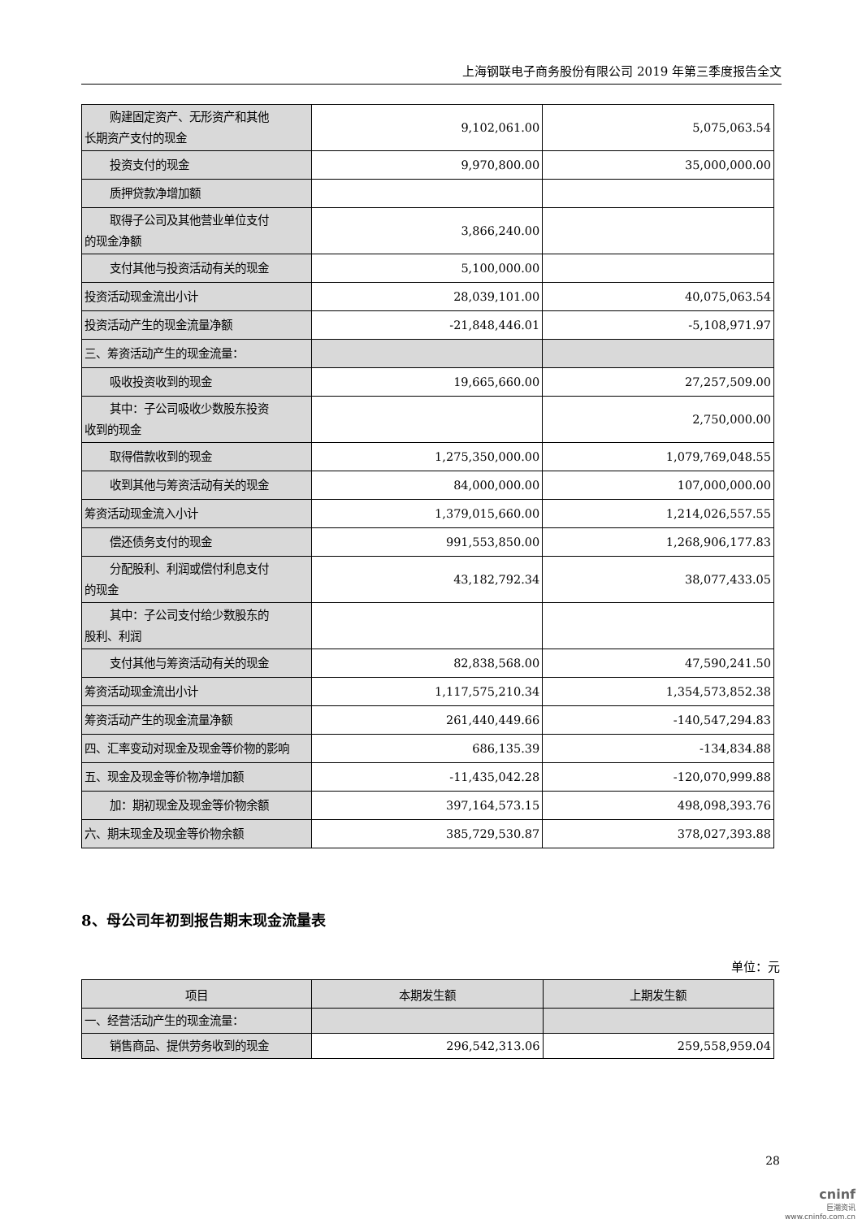上海钢联电子商务股份有限公司 2019 年第三季度报告全文
| 购建固定资产、无形资产和其他 长期资产支付的现金 | 9,102,061.00 | 5,075,063.54 |
| 投资支付的现金 | 9,970,800.00 | 35,000,000.00 |
| 质押贷款净增加额 | | |
| 取得子公司及其他营业单位支付 的现金净额 | 3,866,240.00 | |
| 支付其他与投资活动有关的现金 | 5,100,000.00 | |
| 投资活动现金流出小计 | 28,039,101.00 | 40,075,063.54 |
| 投资活动产生的现金流量净额 | -21,848,446.01 | -5,108,971.97 |
| 三、筹资活动产生的现金流量： | | |
| 吸收投资收到的现金 | 19,665,660.00 | 27,257,509.00 |
| 其中：子公司吸收少数股东投资 收到的现金 | | 2,750,000.00 |
| 取得借款收到的现金 | 1,275,350,000.00 | 1,079,769,048.55 |
| 收到其他与筹资活动有关的现金 | 84,000,000.00 | 107,000,000.00 |
| 筹资活动现金流入小计 | 1,379,015,660.00 | 1,214,026,557.55 |
| 偿还债务支付的现金 | 991,553,850.00 | 1,268,906,177.83 |
| 分配股利、利润或偿付利息支付 的现金 | 43,182,792.34 | 38,077,433.05 |
| 其中：子公司支付给少数股东的 股利、利润 | | |
| 支付其他与筹资活动有关的现金 | 82,838,568.00 | 47,590,241.50 |
| 筹资活动现金流出小计 | 1,117,575,210.34 | 1,354,573,852.38 |
| 筹资活动产生的现金流量净额 | 261,440,449.66 | -140,547,294.83 |
| 四、汇率变动对现金及现金等价物的影响 | 686,135.39 | -134,834.88 |
| 五、现金及现金等价物净增加额 | -11,435,042.28 | -120,070,999.88 |
| 加：期初现金及现金等价物余额 | 397,164,573.15 | 498,098,393.76 |
| 六、期末现金及现金等价物余额 | 385,729,530.87 | 378,027,393.88 |
8、母公司年初到报告期末现金流量表
单位：元
| 项目 | 本期发生额 | 上期发生额 |
| --- | --- | --- |
| 一、经营活动产生的现金流量： | | |
| 销售商品、提供劳务收到的现金 | 296,542,313.06 | 259,558,959.04 |
28
cninf
巨潮资讯
www.cninfo.com.cn